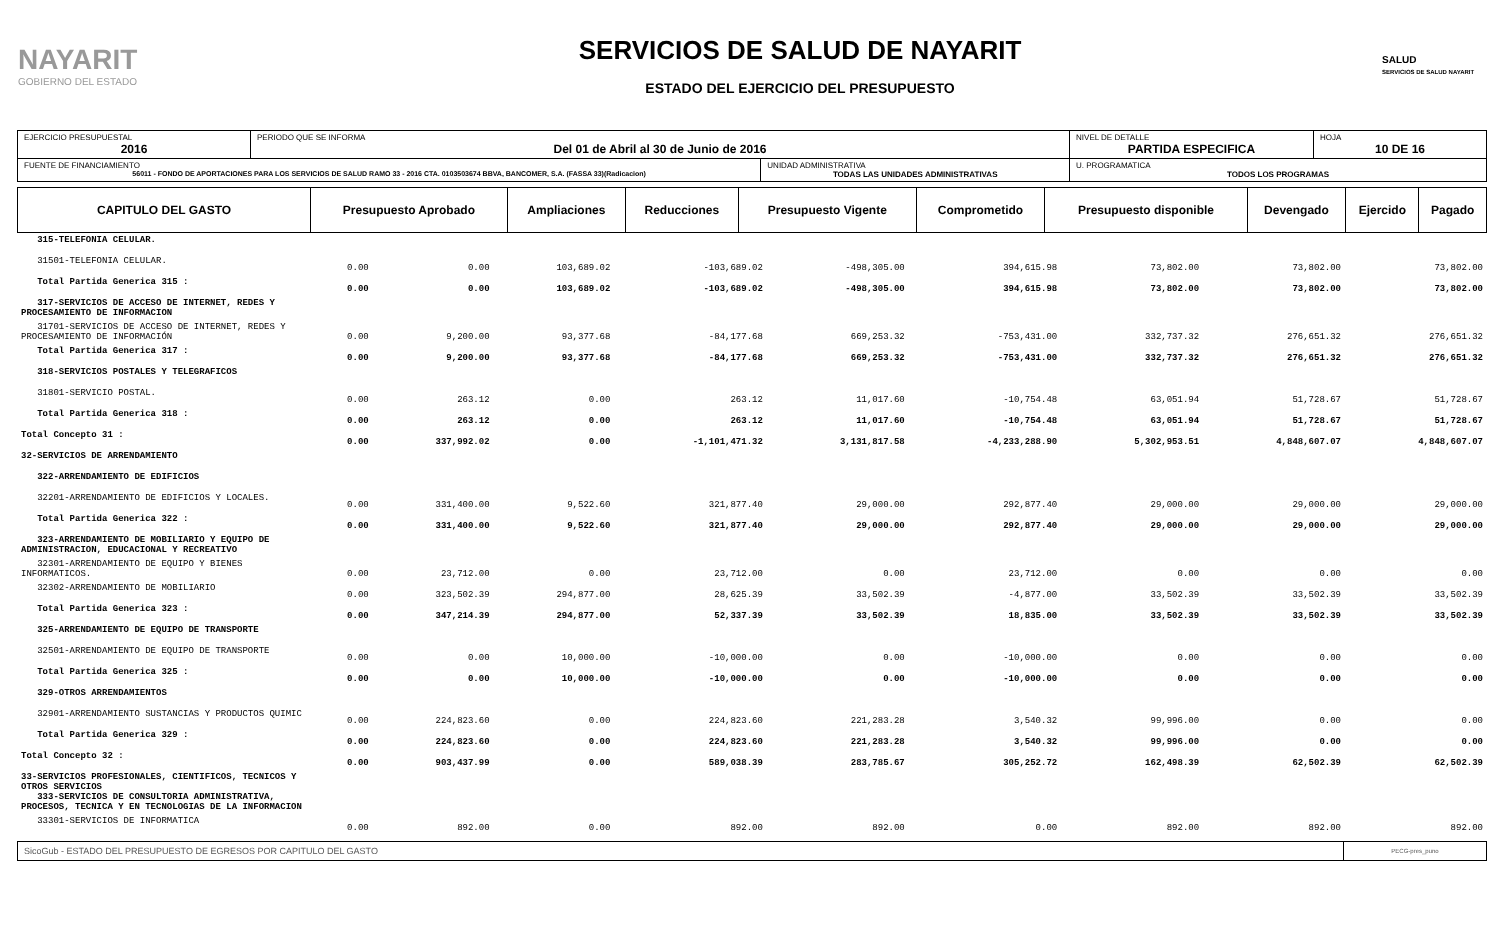NAYARIT
GOBIERNO DEL ESTADO
SERVICIOS DE SALUD DE NAYARIT
ESTADO DEL EJERCICIO DEL PRESUPUESTO
SALUD
SERVICIOS DE SALUD NAYARIT
| EJERCICIO PRESUPUESTAL 2016 | PERIODO QUE SE INFORMA Del 01 de Abril al 30 de Junio de 2016 | | NIVEL DE DETALLE PARTIDA ESPECIFICA | HOJA 10 DE 16 |
| FUENTE DE FINANCIAMIENTO 56011 - FONDO DE APORTACIONES PARA LOS SERVICIOS DE SALUD RAMO 33 - 2016 CTA. 0103503674 BBVA, BANCOMER, S.A. (FASSA 33)(Radicacion) | | UNIDAD ADMINISTRATIVA TODAS LAS UNIDADES ADMINISTRATIVAS | U. PROGRAMATICA TODOS LOS PROGRAMAS | |
| CAPITULO DEL GASTO | Presupuesto Aprobado | Ampliaciones | Reducciones | Presupuesto Vigente | Comprometido | Presupuesto disponible | Devengado | Ejercido | Pagado |
| --- | --- | --- | --- | --- | --- | --- | --- | --- | --- |
| 315-TELEFONIA CELULAR. | | | | | | | | | |
| 31501-TELEFONIA CELULAR. | 0.00 | 0.00 | 103,689.02 | -103,689.02 | -498,305.00 | 394,615.98 | 73,802.00 | 73,802.00 | 73,802.00 |
| Total Partida Generica 315 : | 0.00 | 0.00 | 103,689.02 | -103,689.02 | -498,305.00 | 394,615.98 | 73,802.00 | 73,802.00 | 73,802.00 |
| 317-SERVICIOS DE ACCESO DE INTERNET, REDES Y PROCESAMIENTO DE INFORMACION | | | | | | | | | |
| 31701-SERVICIOS DE ACCESO DE INTERNET, REDES Y PROCESAMIENTO DE INFORMACIÓN | 0.00 | 9,200.00 | 93,377.68 | -84,177.68 | 669,253.32 | -753,431.00 | 332,737.32 | 276,651.32 | 276,651.32 |
| Total Partida Generica 317 : | 0.00 | 9,200.00 | 93,377.68 | -84,177.68 | 669,253.32 | -753,431.00 | 332,737.32 | 276,651.32 | 276,651.32 |
| 318-SERVICIOS POSTALES Y TELEGRAFICOS | | | | | | | | | |
| 31801-SERVICIO POSTAL. | 0.00 | 263.12 | 0.00 | 263.12 | 11,017.60 | -10,754.48 | 63,051.94 | 51,728.67 | 51,728.67 |
| Total Partida Generica 318 : | 0.00 | 263.12 | 0.00 | 263.12 | 11,017.60 | -10,754.48 | 63,051.94 | 51,728.67 | 51,728.67 |
| Total Concepto 31 : | 0.00 | 337,992.02 | 0.00 | -1,101,471.32 | 3,131,817.58 | -4,233,288.90 | 5,302,953.51 | 4,848,607.07 | 4,848,607.07 |
| 32-SERVICIOS DE ARRENDAMIENTO | | | | | | | | | |
| 322-ARRENDAMIENTO DE EDIFICIOS | | | | | | | | | |
| 32201-ARRENDAMIENTO DE EDIFICIOS Y LOCALES. | 0.00 | 331,400.00 | 9,522.60 | 321,877.40 | 29,000.00 | 292,877.40 | 29,000.00 | 29,000.00 | 29,000.00 |
| Total Partida Generica 322 : | 0.00 | 331,400.00 | 9,522.60 | 321,877.40 | 29,000.00 | 292,877.40 | 29,000.00 | 29,000.00 | 29,000.00 |
| 323-ARRENDAMIENTO DE MOBILIARIO Y EQUIPO DE ADMINISTRACION, EDUCACIONAL Y RECREATIVO | | | | | | | | | |
| 32301-ARRENDAMIENTO DE EQUIPO Y BIENES INFORMATICOS. | 0.00 | 23,712.00 | 0.00 | 23,712.00 | 0.00 | 23,712.00 | 0.00 | 0.00 | 0.00 |
| 32302-ARRENDAMIENTO DE MOBILIARIO | 0.00 | 323,502.39 | 294,877.00 | 28,625.39 | 33,502.39 | -4,877.00 | 33,502.39 | 33,502.39 | 33,502.39 |
| Total Partida Generica 323 : | 0.00 | 347,214.39 | 294,877.00 | 52,337.39 | 33,502.39 | 18,835.00 | 33,502.39 | 33,502.39 | 33,502.39 |
| 325-ARRENDAMIENTO DE EQUIPO DE TRANSPORTE | | | | | | | | | |
| 32501-ARRENDAMIENTO DE EQUIPO DE TRANSPORTE | 0.00 | 0.00 | 10,000.00 | -10,000.00 | 0.00 | -10,000.00 | 0.00 | 0.00 | 0.00 |
| Total Partida Generica 325 : | 0.00 | 0.00 | 10,000.00 | -10,000.00 | 0.00 | -10,000.00 | 0.00 | 0.00 | 0.00 |
| 329-OTROS ARRENDAMIENTOS | | | | | | | | | |
| 32901-ARRENDAMIENTO SUSTANCIAS Y PRODUCTOS QUIMIC | 0.00 | 224,823.60 | 0.00 | 224,823.60 | 221,283.28 | 3,540.32 | 99,996.00 | 0.00 | 0.00 |
| Total Partida Generica 329 : | 0.00 | 224,823.60 | 0.00 | 224,823.60 | 221,283.28 | 3,540.32 | 99,996.00 | 0.00 | 0.00 |
| Total Concepto 32 : | 0.00 | 903,437.99 | 0.00 | 589,038.39 | 283,785.67 | 305,252.72 | 162,498.39 | 62,502.39 | 62,502.39 |
| 33-SERVICIOS PROFESIONALES, CIENTIFICOS, TECNICOS Y OTROS SERVICIOS 333-SERVICIOS DE CONSULTORIA ADMINISTRATIVA, PROCESOS, TECNICA Y EN TECNOLOGIAS DE LA INFORMACION | | | | | | | | | |
| 33301-SERVICIOS DE INFORMATICA | 0.00 | 892.00 | 0.00 | 892.00 | 892.00 | 0.00 | 892.00 | 892.00 | 892.00 |
| SicoGub - ESTADO DEL PRESUPUESTO DE EGRESOS POR CAPITULO DEL GASTO | PECG-pres_puno |